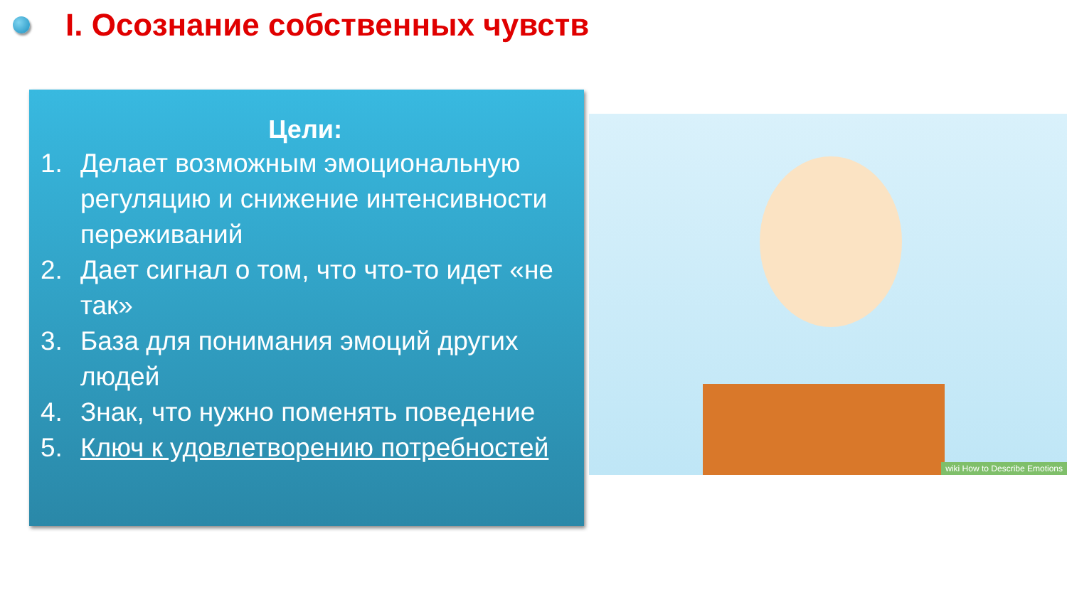I. Осознание собственных чувств
Цели:
1. Делает возможным эмоциональную регуляцию и снижение интенсивности переживаний
2. Дает сигнал о том, что что-то идет «не так»
3. База для понимания эмоций других людей
4. Знак, что нужно поменять поведение
5. Ключ к удовлетворению потребностей
wiki How to Describe Emotions